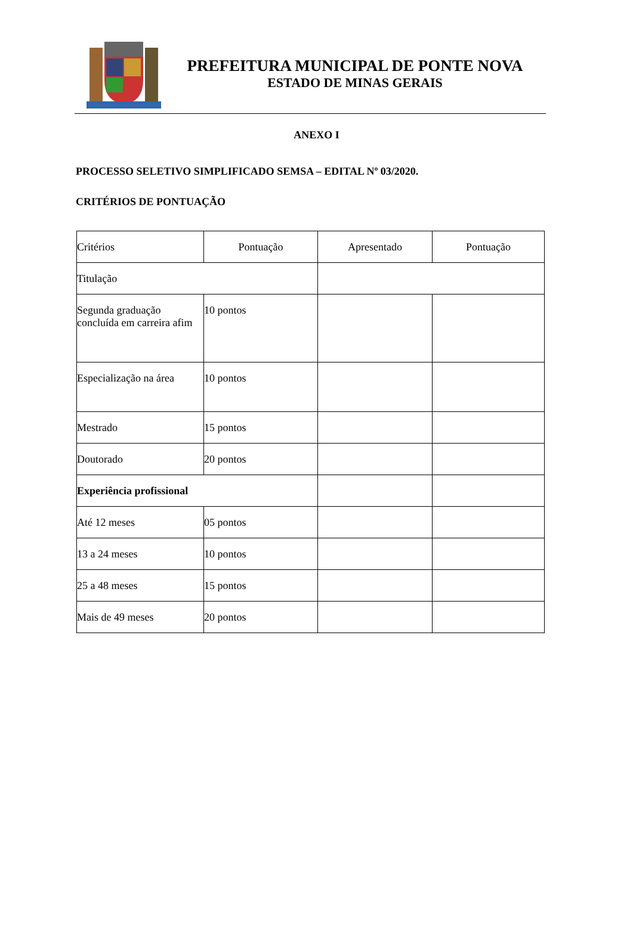PREFEITURA MUNICIPAL DE PONTE NOVA
ESTADO DE MINAS GERAIS
ANEXO I
PROCESSO SELETIVO SIMPLIFICADO SEMSA – EDITAL Nº 03/2020.
CRITÉRIOS DE PONTUAÇÃO
| Critérios | Pontuação | Apresentado | Pontuação |
| Titulação | | | |
| Segunda graduação concluída em carreira afim | 10 pontos | | |
| Especialização na área | 10 pontos | | |
| Mestrado | 15 pontos | | |
| Doutorado | 20 pontos | | |
| Experiência profissional | | | |
| Até 12 meses | 05 pontos | | |
| 13 a 24 meses | 10 pontos | | |
| 25 a 48 meses | 15 pontos | | |
| Mais de 49 meses | 20 pontos | | |